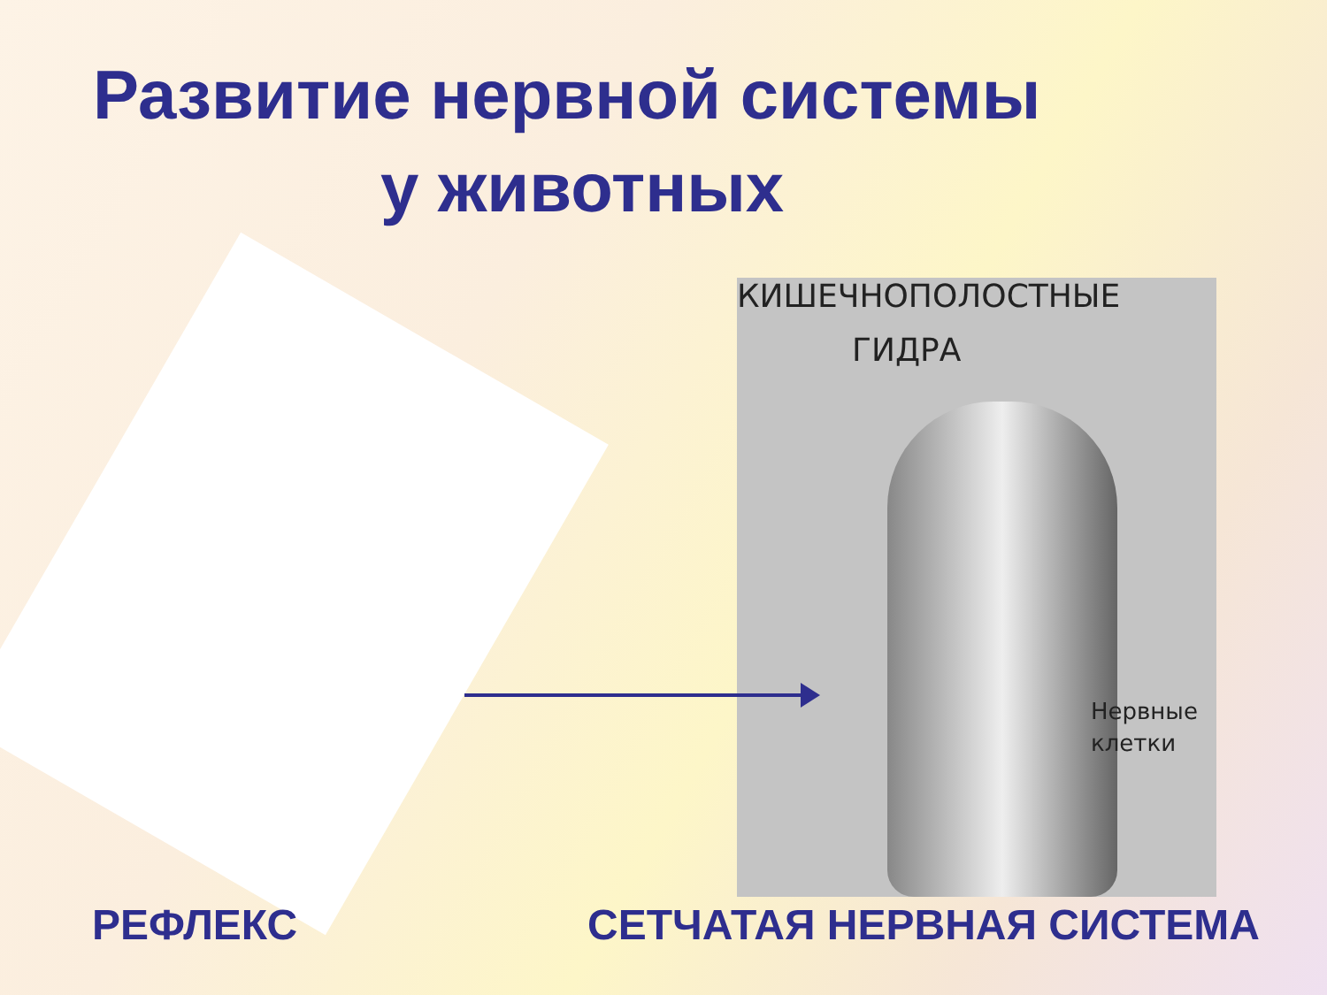Развитие нервной системы
у животных
КИШЕЧНОПОЛОСТНЫЕ
ГИДРА
Нервные
клетки
РЕФЛЕКС СЕТЧАТАЯ НЕРВНАЯ СИСТЕМА